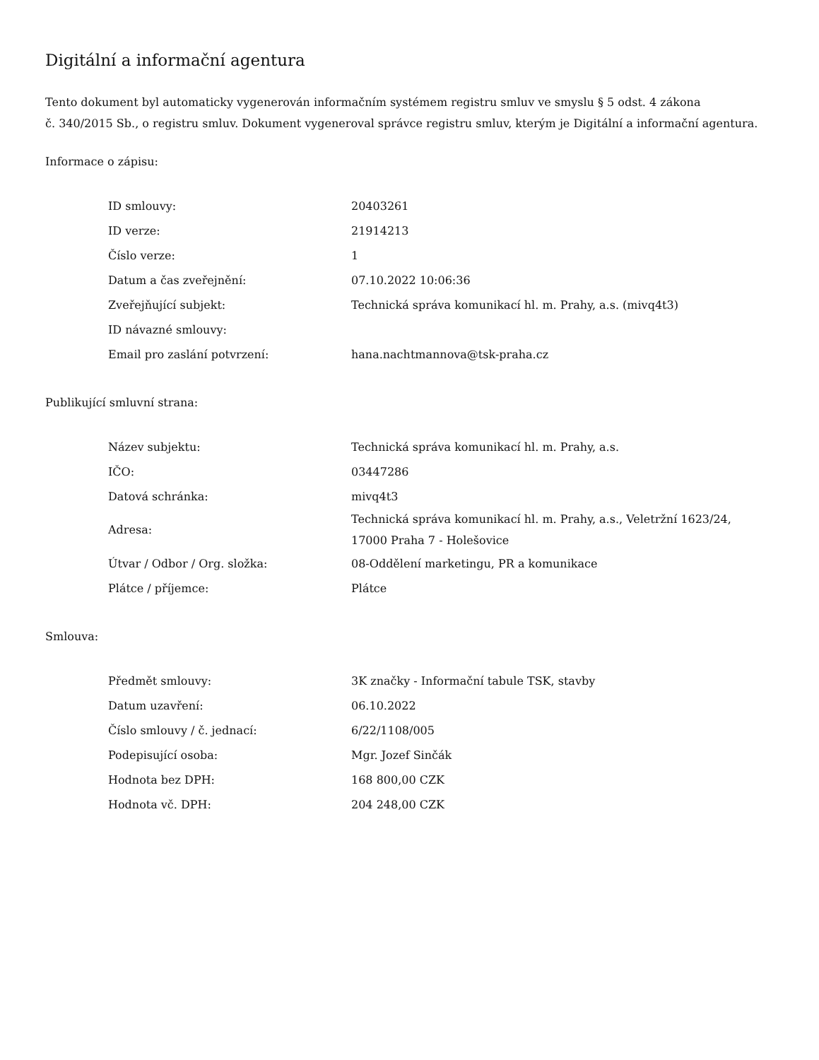Digitální a informační agentura
Tento dokument byl automaticky vygenerován informačním systémem registru smluv ve smyslu § 5 odst. 4 zákona
č. 340/2015 Sb., o registru smluv. Dokument vygeneroval správce registru smluv, kterým je Digitální a informační agentura.
Informace o zápisu:
| ID smlouvy: | 20403261 |
| ID verze: | 21914213 |
| Číslo verze: | 1 |
| Datum a čas zveřejnění: | 07.10.2022 10:06:36 |
| Zveřejňující subjekt: | Technická správa komunikací hl. m. Prahy, a.s. (mivq4t3) |
| ID návazné smlouvy: | |
| Email pro zaslání potvrzení: | hana.nachtmannova@tsk-praha.cz |
Publikující smluvní strana:
| Název subjektu: | Technická správa komunikací hl. m. Prahy, a.s. |
| IČO: | 03447286 |
| Datová schránka: | mivq4t3 |
| Adresa: | Technická správa komunikací hl. m. Prahy, a.s., Veletržní 1623/24, 17000 Praha 7 - Holešovice |
| Útvar / Odbor / Org. složka: | 08-Oddělení marketingu, PR a komunikace |
| Plátce / příjemce: | Plátce |
Smlouva:
| Předmět smlouvy: | 3K značky - Informační tabule TSK, stavby |
| Datum uzavření: | 06.10.2022 |
| Číslo smlouvy / č. jednací: | 6/22/1108/005 |
| Podepisující osoba: | Mgr. Jozef Sinčák |
| Hodnota bez DPH: | 168 800,00 CZK |
| Hodnota vč. DPH: | 204 248,00 CZK |